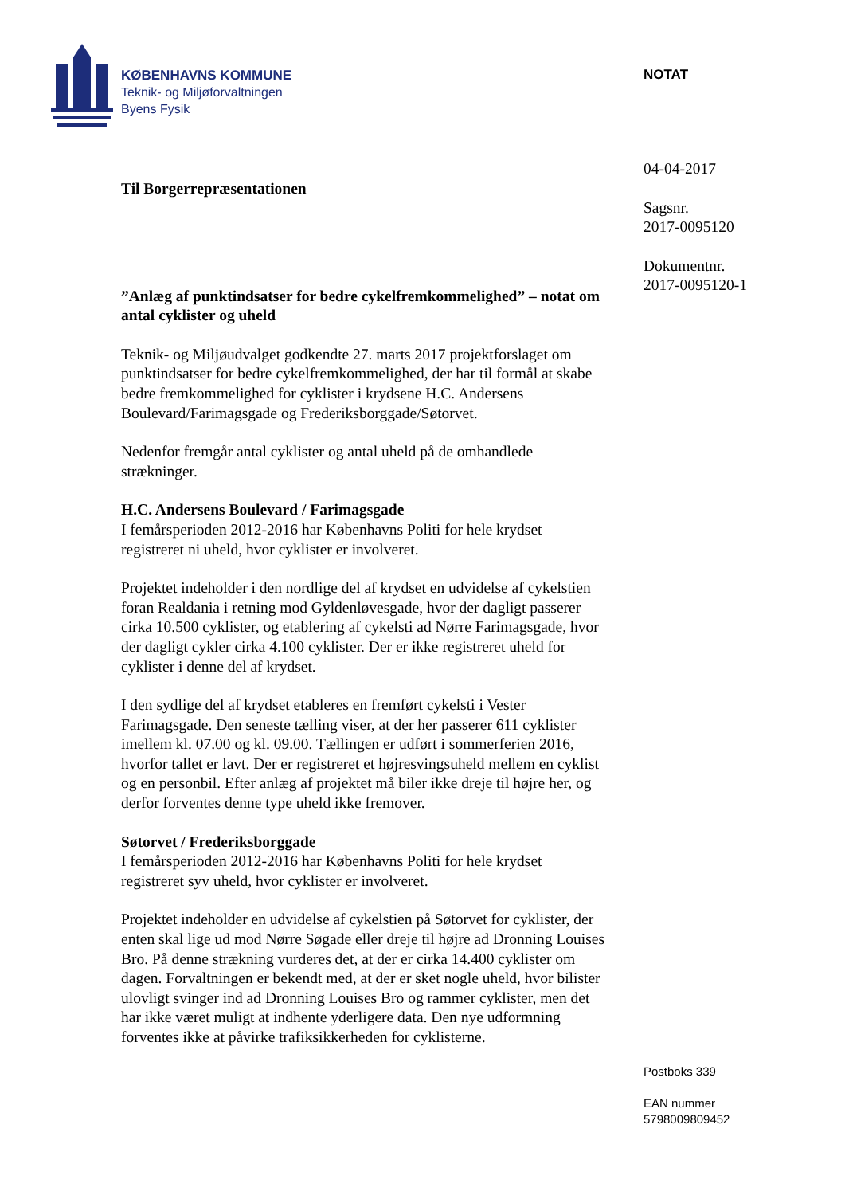KØBENHAVNS KOMMUNE
Teknik- og Miljøforvaltningen
Byens Fysik
NOTAT
04-04-2017
Sagsnr.
2017-0095120
Dokumentnr.
2017-0095120-1
Til Borgerrepræsentationen
”Anlæg af punktindsatser for bedre cykelfremkommelighed” – notat om antal cyklister og uheld
Teknik- og Miljøudvalget godkendte 27. marts 2017 projektforslaget om punktindsatser for bedre cykelfremkommelighed, der har til formål at skabe bedre fremkommelighed for cyklister i krydsene H.C. Andersens Boulevard/Farimagsgade og Frederiksborggade/Søtorvet.
Nedenfor fremgår antal cyklister og antal uheld på de omhandlede strækninger.
H.C. Andersens Boulevard / Farimagsgade
I femårsperioden 2012-2016 har Københavns Politi for hele krydset registreret ni uheld, hvor cyklister er involveret.
Projektet indeholder i den nordlige del af krydset en udvidelse af cykelstien foran Realdania i retning mod Gyldenløvesgade, hvor der dagligt passerer cirka 10.500 cyklister, og etablering af cykelsti ad Nørre Farimagsgade, hvor der dagligt cykler cirka 4.100 cyklister. Der er ikke registreret uheld for cyklister i denne del af krydset.
I den sydlige del af krydset etableres en fremført cykelsti i Vester Farimagsgade. Den seneste tælling viser, at der her passerer 611 cyklister imellem kl. 07.00 og kl. 09.00. Tællingen er udført i sommerferien 2016, hvorfor tallet er lavt. Der er registreret et højresvingsuheld mellem en cyklist og en personbil. Efter anlæg af projektet må biler ikke dreje til højre her, og derfor forventes denne type uheld ikke fremover.
Søtorvet / Frederiksborggade
I femårsperioden 2012-2016 har Københavns Politi for hele krydset registreret syv uheld, hvor cyklister er involveret.
Projektet indeholder en udvidelse af cykelstien på Søtorvet for cyklister, der enten skal lige ud mod Nørre Søgade eller dreje til højre ad Dronning Louises Bro. På denne strækning vurderes det, at der er cirka 14.400 cyklister om dagen. Forvaltningen er bekendt med, at der er sket nogle uheld, hvor bilister ulovligt svinger ind ad Dronning Louises Bro og rammer cyklister, men det har ikke været muligt at indhente yderligere data. Den nye udformning forventes ikke at påvirke trafiksikkerheden for cyklisterne.
Postboks 339
EAN nummer
5798009809452